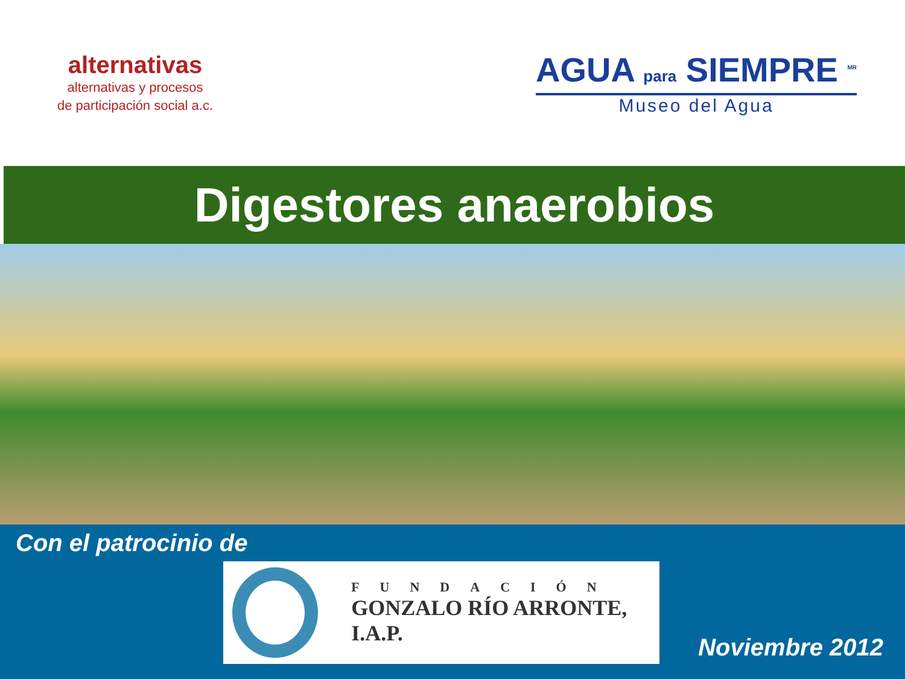alternativas
alternativas y procesos
de participación social a.c.
AGUA para SIEMPRE <sup>MR</sup>
Museo del Agua
Digestores anaerobios
Con el patrocinio de
FUNDACIÓN
GONZALO RÍO ARRONTE, I.A.P.
Noviembre 2012